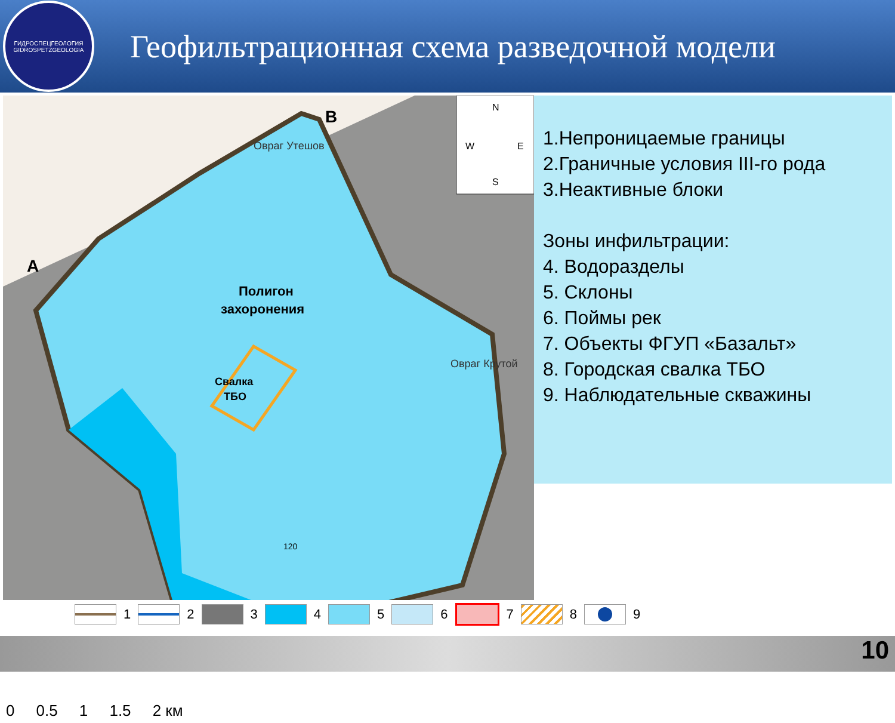ГИДРОСПЕЦГЕОЛОГИЯ
GIDROSPETZGEOLOGIA
Геофильтрационная схема разведочной модели
N
W
E
S
Полигон
захоронения
Свалка
ТБО
A
B
Овраг Утешов
Овраг Крутой
120
0 0.5 1 1.5 2 км
1.Непроницаемые границы
2.Граничные условия III-го рода
3.Неактивные блоки
Зоны инфильтрации:
4. Водоразделы
5. Склоны
6. Поймы рек
7. Объекты ФГУП «Базальт»
8. Городская свалка ТБО
9. Наблюдательные скважины
1 2 3 4 5 6 7 8 9
10